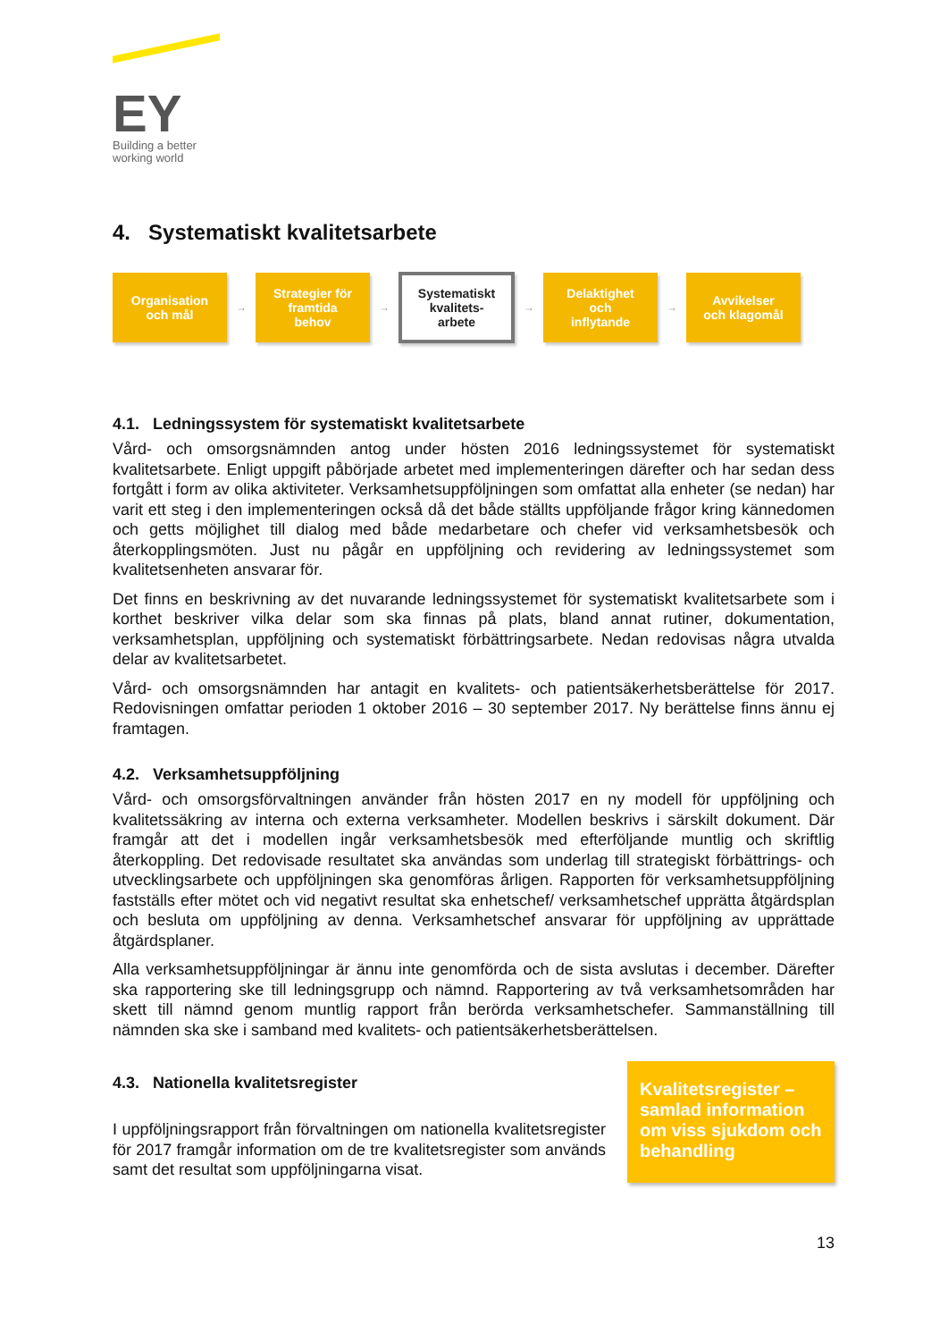EY
Building a better
working world
4. Systematiskt kvalitetsarbete
Organisation
och mål
→
Strategier för
framtida
behov
→
Systematiskt
kvalitets-
arbete
→
Delaktighet
och
inflytande
→
Avvikelser
och klagomål
4.1. Ledningssystem för systematiskt kvalitetsarbete
Vård- och omsorgsnämnden antog under hösten 2016 ledningssystemet för systematiskt kvalitetsarbete. Enligt uppgift påbörjade arbetet med implementeringen därefter och har sedan dess fortgått i form av olika aktiviteter. Verksamhetsuppföljningen som omfattat alla enheter (se nedan) har varit ett steg i den implementeringen också då det både ställts uppföljande frågor kring kännedomen och getts möjlighet till dialog med både medarbetare och chefer vid verksamhetsbesök och återkopplingsmöten. Just nu pågår en uppföljning och revidering av ledningssystemet som kvalitetsenheten ansvarar för.
Det finns en beskrivning av det nuvarande ledningssystemet för systematiskt kvalitetsarbete som i korthet beskriver vilka delar som ska finnas på plats, bland annat rutiner, dokumentation, verksamhetsplan, uppföljning och systematiskt förbättringsarbete. Nedan redovisas några utvalda delar av kvalitetsarbetet.
Vård- och omsorgsnämnden har antagit en kvalitets- och patientsäkerhetsberättelse för 2017. Redovisningen omfattar perioden 1 oktober 2016 – 30 september 2017. Ny berättelse finns ännu ej framtagen.
4.2. Verksamhetsuppföljning
Vård- och omsorgsförvaltningen använder från hösten 2017 en ny modell för uppföljning och kvalitetssäkring av interna och externa verksamheter. Modellen beskrivs i särskilt dokument. Där framgår att det i modellen ingår verksamhetsbesök med efterföljande muntlig och skriftlig återkoppling. Det redovisade resultatet ska användas som underlag till strategiskt förbättrings- och utvecklingsarbete och uppföljningen ska genomföras årligen. Rapporten för verksamhetsuppföljning fastställs efter mötet och vid negativt resultat ska enhetschef/ verksamhetschef upprätta åtgärdsplan och besluta om uppföljning av denna. Verksamhetschef ansvarar för uppföljning av upprättade åtgärdsplaner.
Alla verksamhetsuppföljningar är ännu inte genomförda och de sista avslutas i december. Därefter ska rapportering ske till ledningsgrupp och nämnd. Rapportering av två verksamhetsområden har skett till nämnd genom muntlig rapport från berörda verksamhetschefer. Sammanställning till nämnden ska ske i samband med kvalitets- och patientsäkerhetsberättelsen.
4.3. Nationella kvalitetsregister
I uppföljningsrapport från förvaltningen om nationella kvalitetsregister för 2017 framgår information om de tre kvalitetsregister som används samt det resultat som uppföljningarna visat.
Kvalitetsregister – samlad information om viss sjukdom och behandling
13